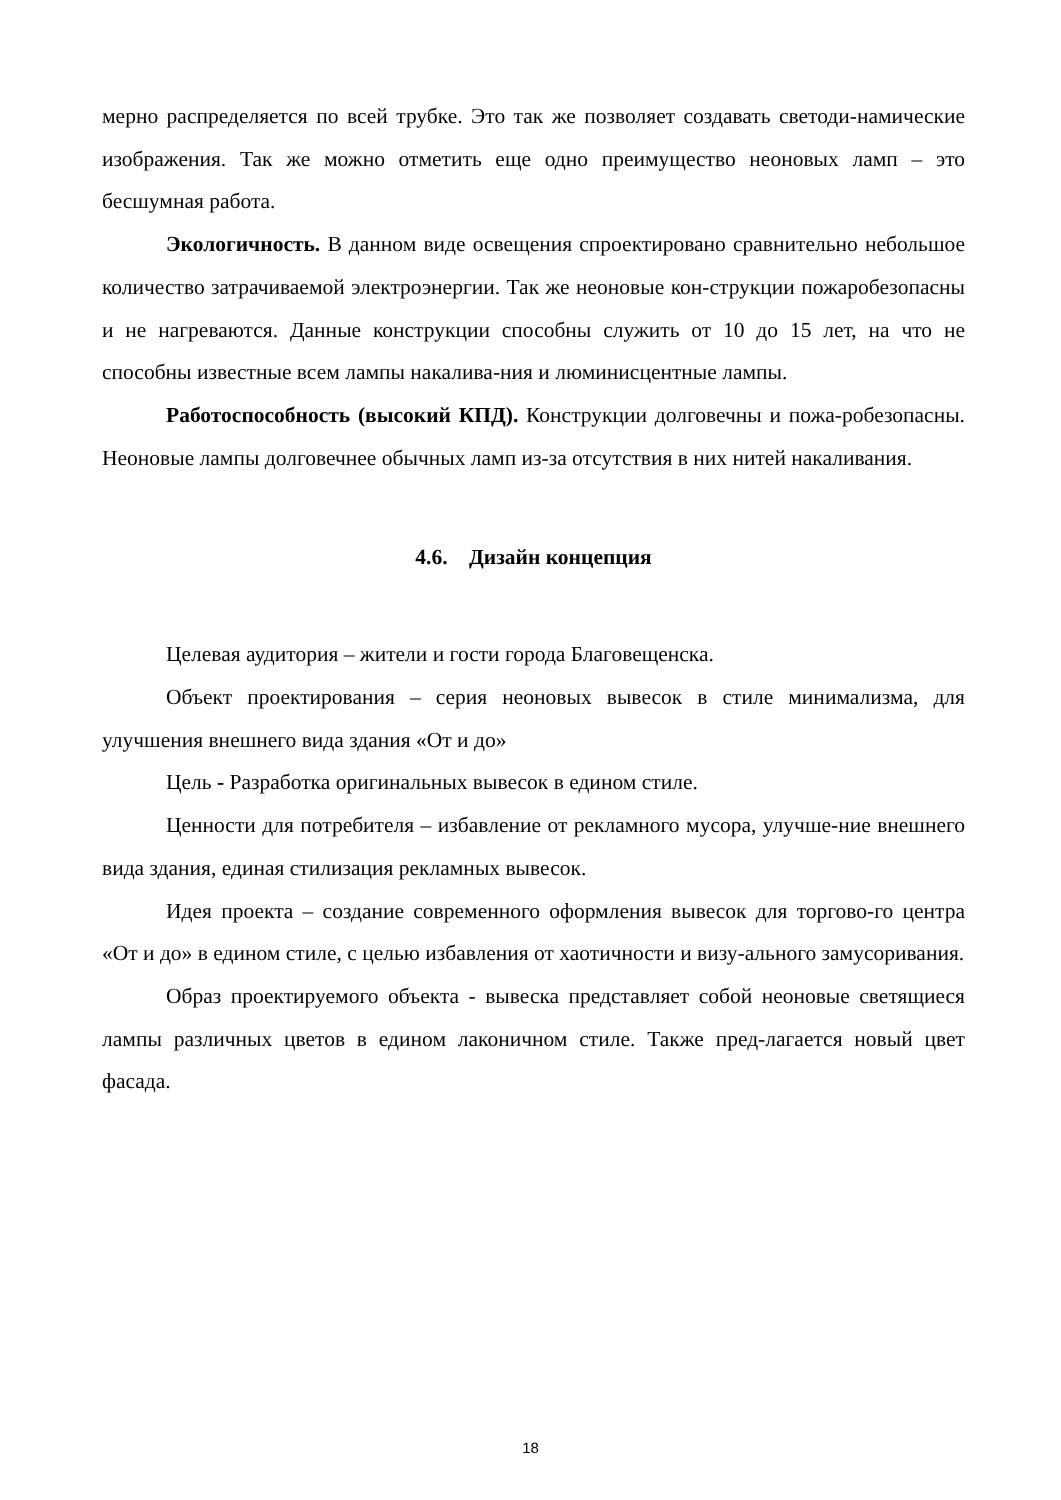мерно распределяется по всей трубке. Это так же позволяет создавать светоди-намические изображения. Так же можно отметить еще одно преимущество неоновых ламп – это бесшумная работа.
Экологичность. В данном виде освещения спроектировано сравнительно небольшое количество затрачиваемой электроэнергии. Так же неоновые кон-струкции пожаробезопасны и не нагреваются. Данные конструкции способны служить от 10 до 15 лет, на что не способны известные всем лампы накалива-ния и люминисцентные лампы.
Работоспособность (высокий КПД). Конструкции долговечны и пожа-робезопасны. Неоновые лампы долговечнее обычных ламп из-за отсутствия в них нитей накаливания.
4.6. Дизайн концепция
Целевая аудитория – жители и гости города Благовещенска.
Объект проектирования – серия неоновых вывесок в стиле минимализма, для улучшения внешнего вида здания «От и до»
Цель - Разработка оригинальных вывесок в едином стиле.
Ценности для потребителя – избавление от рекламного мусора, улучше-ние внешнего вида здания, единая стилизация рекламных вывесок.
Идея проекта – создание современного оформления вывесок для торгово-го центра «От и до» в едином стиле, с целью избавления от хаотичности и визу-ального замусоривания.
Образ проектируемого объекта - вывеска представляет собой неоновые светящиеся лампы различных цветов в едином лаконичном стиле. Также пред-лагается новый цвет фасада.
18